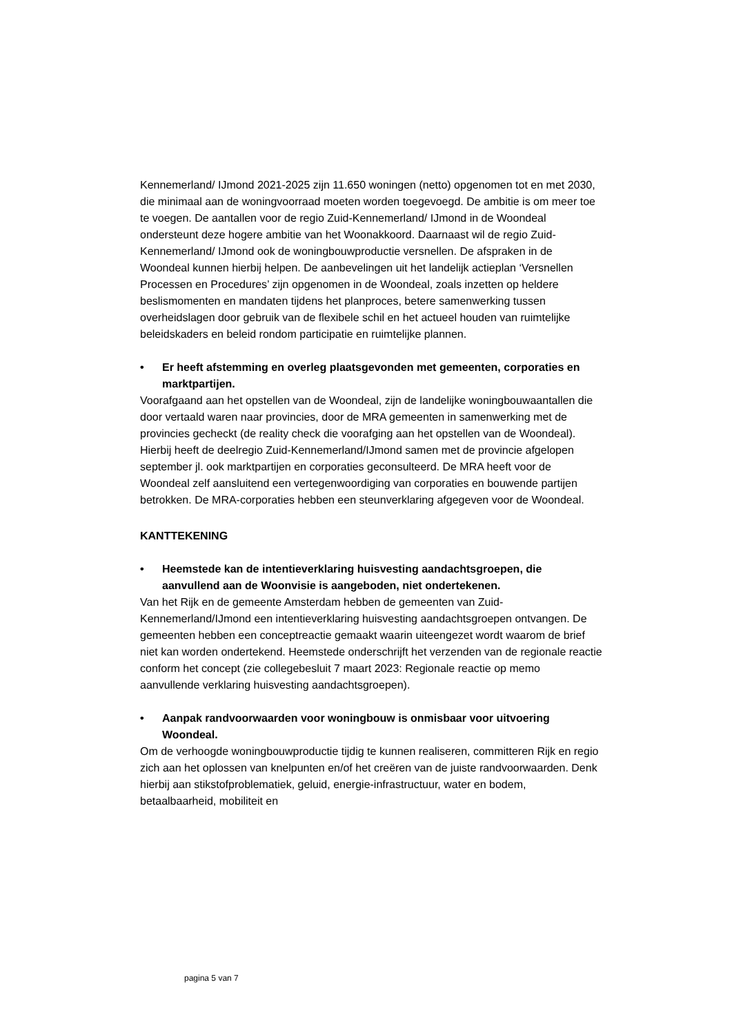Kennemerland/ IJmond 2021-2025 zijn 11.650 woningen (netto) opgenomen tot en met 2030, die minimaal aan de woningvoorraad moeten worden toegevoegd. De ambitie is om meer toe te voegen. De aantallen voor de regio Zuid-Kennemerland/ IJmond in de Woondeal ondersteunt deze hogere ambitie van het Woonakkoord. Daarnaast wil de regio Zuid-Kennemerland/ IJmond ook de woningbouwproductie versnellen. De afspraken in de Woondeal kunnen hierbij helpen. De aanbevelingen uit het landelijk actieplan ‘Versnellen Processen en Procedures’ zijn opgenomen in de Woondeal, zoals inzetten op heldere beslismomenten en mandaten tijdens het planproces, betere samenwerking tussen overheidslagen door gebruik van de flexibele schil en het actueel houden van ruimtelijke beleidskaders en beleid rondom participatie en ruimtelijke plannen.
• Er heeft afstemming en overleg plaatsgevonden met gemeenten, corporaties en marktpartijen.
Voorafgaand aan het opstellen van de Woondeal, zijn de landelijke woningbouwaantallen die door vertaald waren naar provincies, door de MRA gemeenten in samenwerking met de provincies gecheckt (de reality check die voorafging aan het opstellen van de Woondeal). Hierbij heeft de deelregio Zuid-Kennemerland/IJmond samen met de provincie afgelopen september jl. ook marktpartijen en corporaties geconsulteerd. De MRA heeft voor de Woondeal zelf aansluitend een vertegenwoordiging van corporaties en bouwende partijen betrokken. De MRA-corporaties hebben een steunverklaring afgegeven voor de Woondeal.
KANTTEKENING
• Heemstede kan de intentieverklaring huisvesting aandachtsgroepen, die aanvullend aan de Woonvisie is aangeboden, niet ondertekenen.
Van het Rijk en de gemeente Amsterdam hebben de gemeenten van Zuid-Kennemerland/IJmond een intentieverklaring huisvesting aandachtsgroepen ontvangen. De gemeenten hebben een conceptreactie gemaakt waarin uiteengezet wordt waarom de brief niet kan worden ondertekend. Heemstede onderschrijft het verzenden van de regionale reactie conform het concept (zie collegebesluit 7 maart 2023: Regionale reactie op memo aanvullende verklaring huisvesting aandachtsgroepen).
• Aanpak randvoorwaarden voor woningbouw is onmisbaar voor uitvoering Woondeal.
Om de verhoogde woningbouwproductie tijdig te kunnen realiseren, committeren Rijk en regio zich aan het oplossen van knelpunten en/of het creëren van de juiste randvoorwaarden. Denk hierbij aan stikstofproblematiek, geluid, energie-infrastructuur, water en bodem, betaalbaarheid, mobiliteit en
pagina 5 van 7